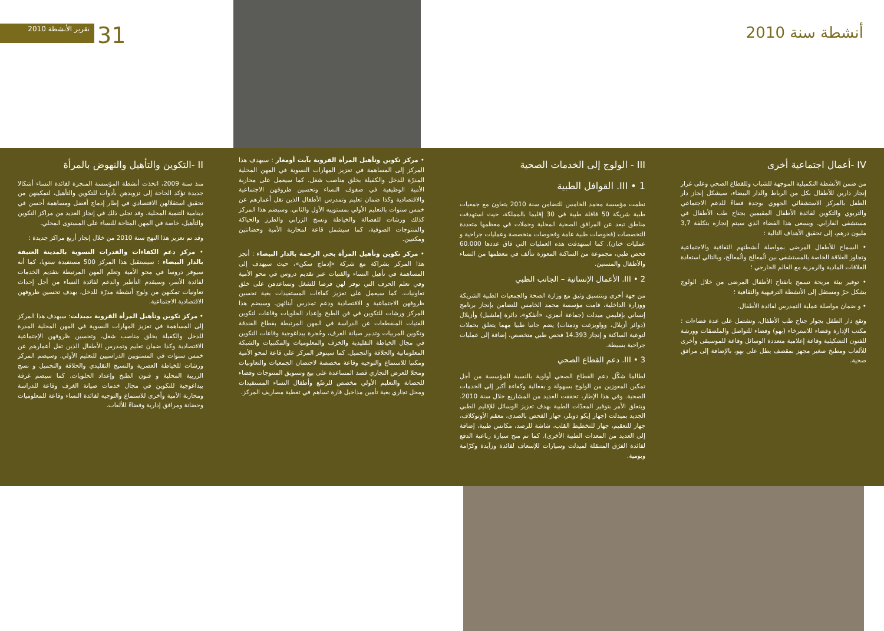تقرير الأنشطة 2010 31 أنشطة سنة 2010
II -التكوين والتأهيل والنهوض بالمرأة
منذ سنة 2009، اتخذت أنشطة المؤسسة المنجزة لفائدة النساء أشكالا جديدة تؤكد الحاجة إلى تزويدهن بأدوات للتكوين والتأهيل، لتمكينهن من تحقيق استقلالهن الاقتصادي في إطار إدماج أفضل ومساهمة أحسن في دينامية التنمية المحلية. وقد تجلى ذلك في إنجاز العديد من مراكز التكوين والتأهيل، خاصة في المهن المتاحة للنساء على المستوى المحلي.
وقد تم تعزيز هذا النهج سنة 2010 من خلال إنجاز أربع مراكز جديدة :
• مركز دعم الكفاءات والقدرات النسوية بالمدينة العتيقة بالدار البيضاء : سيستقبل هذا المركز 500 مستفيدة سنويا، كما أنه سيوفر دروسا في محو الأمية وتعلم المهن المرتبطة بتقديم الخدمات لفائدة الأسر، وسيقدم التأطير والدعم لفائدة النساء من أجل إحداث تعاونيات تمكنهن من ولوج أنشطة مدرّة للدخل، بهدف تحسين ظروفهن الاقتصادية الاجتماعية.
• مركز تكوين وتأهيل المرأة القروية بميدلت: سيهدف هذا المركز إلى المساهمة في تعزيز المهارات النسوية في المهن المحلية المدرة للدخل والكفيلة بخلق مناصب شغل، وتحسين ظروفهن الإجتماعية الاقتصادية وكذا ضمان تعليم وتمدرس الأطفال الذين تقل أعمارهم عن خمس سنوات في المستويين الدراسيين للتعليم الأولي. وسيضم المركز ورشات للخياطة العصرية والنسيج التقليدي والحلاقة والتجميل و نسج الزربية المحلية و فنون الطبخ وإعداد الحلويات. كما سيضم غرفة بيداغوجية للتكوين في مجال خدمات صيانة الغرف وقاعة للدراسة ومحاربة الأمية وأخرى للاستماع والتوجيه لفائدة النساء وقاعة للمعلوميات وحضانة ومرافق إدارية وفضاءً للألعاب.
• مركز تكوين وتأهيل المرأة القروية بآيت أومغار : سيهدف هذا المركز إلى المساهمة في تعزيز المهارات النسوية في المهن المحلية المدرّة للدخل والكفيلة بخلق مناصب شغل. كما سيعمل على محاربة الأمية الوظيفية في صفوف النساء وتحسين ظروفهن الاجتماعية والاقتصادية وكذا ضمان تعليم وتمدرس الأطفال الذين تقل أعمارهم عن خمس سنوات بالتعليم الأولي بمستوييه الأول والثاني. وسيضم هذا المركز كذلك ورشات للفصالة والخياطة ونسج الزرابي والطرز والحياكة والمنتوجات الصوفية، كما سيشمل قاعة لمحاربة الأمية وحضانتين ومكتبين.
• مركز تكوين وتأهيل المرأة بحي الرحمة بالدار البيضاء : أنجز هذا المركز بشراكة مع شركة «إدماج سكن»، حيث سيهدف إلى المساهمة في تأهيل النساء والفتيات عبر تقديم دروس في محو الأمية وفي تعلم الحرف التي توفر لهن فرصا للشغل وتساعدهن على خلق تعاونيات. كما سيعمل على تعزيز كفاءات المستفيدات بغية تحسين ظروفهن الاجتماعية و الاقتصادية ودعم تمدرس أبنائهن. وسيضم هذا المركز ورشات للتكوين في فن الطبخ وإعداد الحلويات وقاعات لتكوين الفتيات المنقطعات عن الدراسة في المهن المرتبطة بقطاع الفندقة وتكوين المربيات وتدبير صيانة الغرف، وحُجرة بيداغوجية وقاعات التكوين في مجال الخياطة التقليدية والخزف والمعلوميات والمكتبيات والشبكة المعلوماتية والحلاقة والتجميل. كما سيتوفر المركز على قاعة لمحو الأمية ومكتبا للاستماع والتوجيه وقاعة مخصصة لاحتضان الجمعيات والتعاونيات ومحلا للعرض التجاري قصد المساعدة على بيع وتسويق المنتوجات وفضاء للحضانة والتعليم الأولي مخصص للرضّع وأطفال النساء المستفيدات ومحل تجاري بغية تأمين مداخيل قارة تساهم في تغطية مصاريف المركز.
III - الولوج إلى الخدمات الصحية
III • 1. القوافل الطبية
نظمت مؤسسة محمد الخامس للتضامن سنة 2010 بتعاون مع جمعيات طبية شريكة 50 قافلة طبية في 30 إقليما بالمملكة، حيث استهدفت مناطق تبعد عن المرافق الصحية المحلية وحملات في معظمها متعددة التخصصات (فحوصات طبية عامة وفحوصات متخصصة وعمليات جراحية و عمليات ختان). كما استهدفت هذه العمليات التي فاق عددها 60.000 فحص طبي، مجموعة من الساكنة المعوزة تتألف في معظمها من النساء والأطفال والمسنين.
III • 2. الأعمال الإنسانية – الجانب الطبي
من جهة أخرى وبتنسيق وثيق مع وزارة الصحة والجمعيات الطبية الشريكة ووزارة الداخلية، قامت مؤسسة محمد الخامس للتضامن بإنجاز برنامج إنساني بإقليمي ميدلت (جماعة أنمزي، «أنفكو»، دائرة إملشيل) وأزيلال (دوائر أزيلال، وواويزغت ودمنات) يضم جانبا طبيا مهما يتعلق بحملات لتوعية الساكنة و إنجاز 14.393 فحص طبي متخصص، إضافة إلى عمليات جراحية بسيطة.
III • 3. دعم القطاع الصحي
لطالما شكّل دعم القطاع الصحي أولوية بالنسبة للمؤسسة من أجل تمكين المعوزين من الولوج بسهولة و بفعالية وكفاءة أكبر إلى الخدمات الصحية. وفي هذا الإطار، تحققت العديد من المشاريع خلال سنة 2010. ويتعلق الأمر بتوفير المعدّات الطبية بهدف تعزيز الوسائل للإقليم الطبي الجديد بميدلت (جهاز إيكو دوبلر، جهاز الفحص بالصدى، معقم الأوتوكلاف، جهاز للتعقيم، جهاز للتخطيط القلب، شاشة للرصد، مكانس طبية، إضافة إلى العديد من المعدات الطبية الأخرى). كما تم منح سيارة رباعية الدفع لفائدة الفرَق المتنقلة لميدلت وسيارات للإسعاف لفائدة وزآيدة وكرّامة وبومية.
IV -أعمال اجتماعية أخرى
من ضمن الأنشطة التكميلية الموجهة للشباب وللقطاع الصحي وعلى غرار إنجاز دارين للأطفال بكل من الرباط والدار البيضاء، سيشكل إنجاز دار الطفل بالمركز الاستشفائي الجهوي بوجدة فضاءً للدعم الاجتماعي والتربوي والتكوين لفائدة الأطفال المقيمين بجناح طب الأطفال في مستشفى الفارابي. ويسعى هذا الفضاء الذي سيتم إنجازه بتكلفة 3,7 مليون درهم، إلى تحقيق الأهداف التالية :
• السماح للأطفال المرضى بمواصلة أنشطتهم الثقافية والاجتماعية وتجاوز العلاقة الخاصة بالمستشفى بين الُمعالِج والُمعالَج، وبالتالي استعادة العلاقات المادية والرمزية مع العالم الخارجي ؛
• توفير بيئة مريحة تسمح بانفتاح الأطفال المرضى من خلال الولوج بشكل حرّ ومستقل إلى الأنشطة الترفيهية والثقافية ؛
• و ضمان مواصلة عملية التمدرس لفائدة الأطفال.
وتقع دار الطفل بجوار جناح طب الأطفال، وتشتمل على عدة فضاءات : مكتب الإدارة وفضاء للاسترخاء (بهو) وفضاء للتواصل والملصقات وورشة للفنون التشكيلية وقاعة إعلامية متعددة الوسائل وقاعة للموسيقى وأخرى للألعاب ومطبخ صغير مجهز بمقصف يطل على بهو، بالإضافة إلى مرافق صحية.